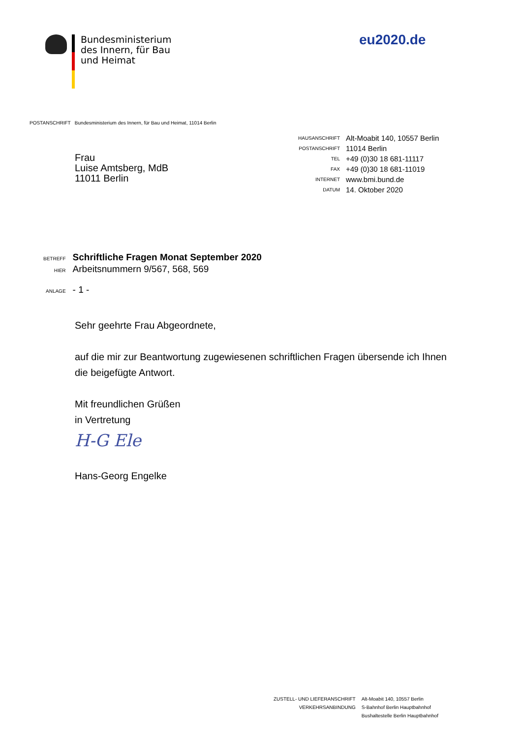Bundesministerium
des Innern, für Bau
und Heimat
eu2020.de
POSTANSCHRIFT Bundesministerium des Innern, für Bau und Heimat, 11014 Berlin
Frau
Luise Amtsberg, MdB
11011 Berlin
| HAUSANSCHRIFT | Alt-Moabit 140, 10557 Berlin |
| POSTANSCHRIFT | 11014 Berlin |
| TEL | +49 (0)30 18 681-11117 |
| FAX | +49 (0)30 18 681-11019 |
| INTERNET | www.bmi.bund.de |
| DATUM | 14. Oktober 2020 |
| BETREFF | Schriftliche Fragen Monat September 2020 |
| HIER | Arbeitsnummern 9/567, 568, 569 |
| ANLAGE | - 1 - |
Sehr geehrte Frau Abgeordnete,
auf die mir zur Beantwortung zugewiesenen schriftlichen Fragen übersende ich Ihnen die beigefügte Antwort.
Mit freundlichen Grüßen
in Vertretung
H-G Ele
Hans-Georg Engelke
| ZUSTELL- UND LIEFERANSCHRIFT | Alt-Moabit 140, 10557 Berlin |
| VERKEHRSANBINDUNG | S-Bahnhof Berlin Hauptbahnhof |
| | Bushaltestelle Berlin Hauptbahnhof |